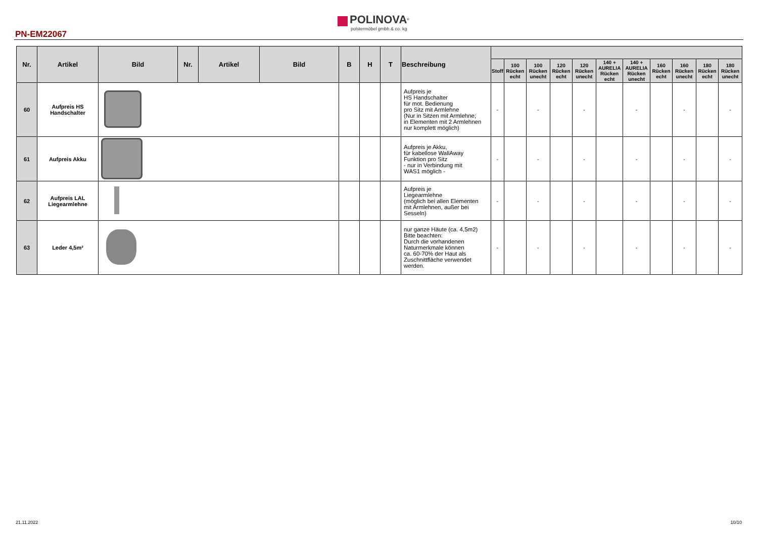PN-EM22067
POLINOVA<sup>®</sup>
polstermöbel gmbh & co. kg
| Nr. | Artikel | Bild | Nr. | Artikel | Bild | B | H | T | Beschreibung | | | | | | | | | | | |
| --- | --- | --- | --- | --- | --- | --- | --- | --- | --- | --- | --- | --- | --- | --- | --- | --- | --- | --- | --- | --- |
| | | | | | | | | | | Stoff | 100 Rücken echt | 100 Rücken unecht | 120 Rücken echt | 120 Rücken unecht | 140 + AURELIA Rücken echt | 140 + AURELIA Rücken unecht | 160 Rücken echt | 160 Rücken unecht | 180 Rücken echt | 180 Rücken unecht |
| 60 | Aufpreis HS Handschalter | | | | | | | | Aufpreis je HS Handschalter für mot. Bedienung pro Sitz mit Armlehne (Nur in Sitzen mit Armlehne; in Elementen mit 2 Armlehnen nur komplett möglich) | - | | - | | - | | - | | - | | - |
| 61 | Aufpreis Akku | | | | | | | | Aufpreis je Akku, für kabellose WallAway Funktion pro Sitz - nur in Verbindung mit WAS1 möglich - | - | | - | | - | | - | | - | | - |
| 62 | Aufpreis LAL Liegearmlehne | | | | | | | | Aufpreis je Liegearmlehne (möglich bei allen Elementen mit Armlehnen, außer bei Sesseln) | - | | - | | - | | - | | - | | - |
| 63 | Leder 4,5m² | | | | | | | | nur ganze Häute (ca. 4,5m2) Bitte beachten: Durch die vorhandenen Naturmerkmale können ca. 60-70% der Haut als Zuschnittfläche verwendet werden. | - | | - | | - | | - | | - | | - |
21.11.2022 10/10